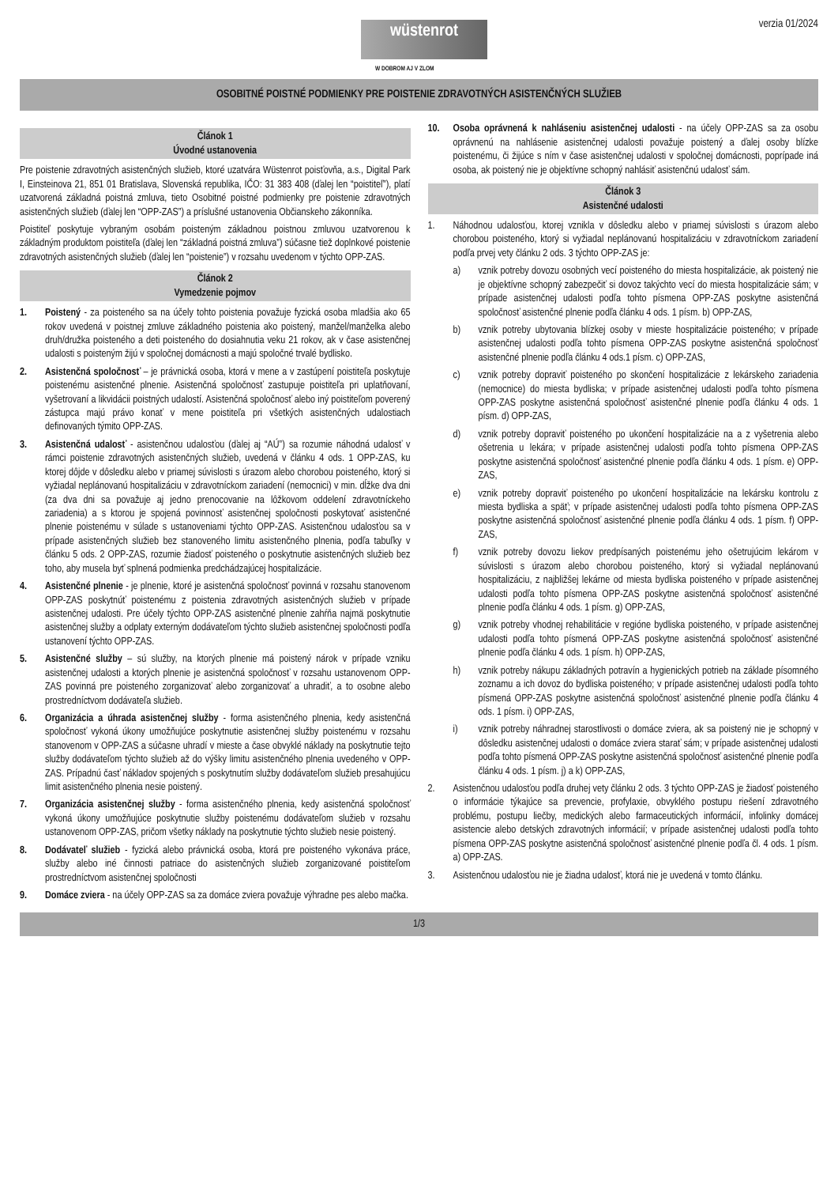wüstenrot
W DOBROM AJ V ZLOM
verzia 01/2024
OSOBITNÉ POISTNÉ PODMIENKY PRE POISTENIE ZDRAVOTNÝCH ASISTENČNÝCH SLUŽIEB
Článok 1
Úvodné ustanovenia
Pre poistenie zdravotných asistenčných služieb, ktoré uzatvára Wüstenrot poisťovňa, a.s., Digital Park I, Einsteinova 21, 851 01 Bratislava, Slovenská republika, IČO: 31 383 408 (ďalej len “poistiteľ”), platí uzatvorená základná poistná zmluva, tieto Osobitné poistné podmienky pre poistenie zdravotných asistenčných služieb (ďalej len “OPP-ZAS”) a príslušné ustanovenia Občianskeho zákonníka.
Poistiteľ poskytuje vybraným osobám poisteným základnou poistnou zmluvou uzatvorenou k základným produktom poistiteľa (ďalej len “základná poistná zmluva”) súčasne tiež doplnkové poistenie zdravotných asistenčných služieb (ďalej len “poistenie”) v rozsahu uvedenom v týchto OPP-ZAS.
Článok 2
Vymedzenie pojmov
1. Poistený - za poisteného sa na účely tohto poistenia považuje fyzická osoba mladšia ako 65 rokov uvedená v poistnej zmluve základného poistenia ako poistený, manžel/manželka alebo druh/družka poisteného a deti poisteného do dosiahnutia veku 21 rokov, ak v čase asistenčnej udalosti s poisteným žijú v spoločnej domácnosti a majú spoločné trvalé bydlisko.
2. Asistenčná spoločnosť – je právnická osoba, ktorá v mene a v zastúpení poistiteľa poskytuje poistenému asistenčné plnenie. Asistenčná spoločnosť zastupuje poistiteľa pri uplatňovaní, vyšetrovaní a likvidácii poistných udalostí. Asistenčná spoločnosť alebo iný poistiteľom poverený zástupca majú právo konať v mene poistiteľa pri všetkých asistenčných udalostiach definovaných týmito OPP-ZAS.
3. Asistenčná udalosť - asistenčnou udalosťou (ďalej aj “AÚ”) sa rozumie náhodná udalosť v rámci poistenie zdravotných asistenčných služieb, uvedená v článku 4 ods. 1 OPP-ZAS, ku ktorej dôjde v dôsledku alebo v priamej súvislosti s úrazom alebo chorobou poisteného, ktorý si vyžiadal neplánovanú hospitalizáciu v zdravotníckom zariadení (nemocnici) v min. dĺžke dva dni (za dva dni sa považuje aj jedno prenocovanie na lôžkovom oddelení zdravotníckeho zariadenia) a s ktorou je spojená povinnosť asistenčnej spoločnosti poskytovať asistenčné plnenie poistenému v súlade s ustanoveniami týchto OPP-ZAS. Asistenčnou udalosťou sa v prípade asistenčných služieb bez stanoveného limitu asistenčného plnenia, podľa tabuľky v článku 5 ods. 2 OPP-ZAS, rozumie žiadosť poisteného o poskytnutie asistenčných služieb bez toho, aby musela byť splnená podmienka predchádzajúcej hospitalizácie.
4. Asistenčné plnenie - je plnenie, ktoré je asistenčná spoločnosť povinná v rozsahu stanovenom OPP-ZAS poskytnúť poistenému z poistenia zdravotných asistenčných služieb v prípade asistenčnej udalosti. Pre účely týchto OPP-ZAS asistenčné plnenie zahŕňa najmä poskytnutie asistenčnej služby a odplaty externým dodávateľom týchto služieb asistenčnej spoločnosti podľa ustanovení týchto OPP-ZAS.
5. Asistenčné služby – sú služby, na ktorých plnenie má poistený nárok v prípade vzniku asistenčnej udalosti a ktorých plnenie je asistenčná spoločnosť v rozsahu ustanovenom OPP-ZAS povinná pre poisteného zorganizovať alebo zorganizovať a uhradiť, a to osobne alebo prostredníctvom dodávateľa služieb.
6. Organizácia a úhrada asistenčnej služby - forma asistenčného plnenia, kedy asistenčná spoločnosť vykoná úkony umožňujúce poskytnutie asistenčnej služby poistenému v rozsahu stanovenom v OPP-ZAS a súčasne uhradí v mieste a čase obvyklé náklady na poskytnutie tejto služby dodávateľom týchto služieb až do výšky limitu asistenčného plnenia uvedeného v OPP-ZAS. Prípadnú časť nákladov spojených s poskytnutím služby dodávateľom služieb presahujúcu limit asistenčného plnenia nesie poistený.
7. Organizácia asistenčnej služby - forma asistenčného plnenia, kedy asistenčná spoločnosť vykoná úkony umožňujúce poskytnutie služby poistenému dodávateľom služieb v rozsahu ustanovenom OPP-ZAS, pričom všetky náklady na poskytnutie týchto služieb nesie poistený.
8. Dodávateľ služieb - fyzická alebo právnická osoba, ktorá pre poisteného vykonáva práce, služby alebo iné činnosti patriace do asistenčných služieb zorganizované poistiteľom prostredníctvom asistenčnej spoločnosti
9. Domáce zviera - na účely OPP-ZAS sa za domáce zviera považuje výhradne pes alebo mačka.
10. Osoba oprávnená k nahláseniu asistenčnej udalosti - na účely OPP-ZAS sa za osobu oprávnenú na nahlásenie asistenčnej udalosti považuje poistený a ďalej osoby blízke poistenému, či žijúce s ním v čase asistenčnej udalosti v spoločnej domácnosti, poprípade iná osoba, ak poistený nie je objektívne schopný nahlásiť asistenčnú udalosť sám.
Článok 3
Asistenčné udalosti
1. Náhodnou udalosťou, ktorej vznikla v dôsledku alebo v priamej súvislosti s úrazom alebo chorobou poisteného, ktorý si vyžiadal neplánovanú hospitalizáciu v zdravotníckom zariadení podľa prvej vety článku 2 ods. 3 týchto OPP-ZAS je:
a) vznik potreby dovozu osobných vecí poisteného do miesta hospitalizácie, ak poistený nie je objektívne schopný zabezpečiť si dovoz takýchto vecí do miesta hospitalizácie sám; v prípade asistenčnej udalosti podľa tohto písmena OPP-ZAS poskytne asistenčná spoločnosť asistenčné plnenie podľa článku 4 ods. 1 písm. b) OPP-ZAS,
b) vznik potreby ubytovania blízkej osoby v mieste hospitalizácie poisteného; v prípade asistenčnej udalosti podľa tohto písmena OPP-ZAS poskytne asistenčná spoločnosť asistenčné plnenie podľa článku 4 ods.1 písm. c) OPP-ZAS,
c) vznik potreby dopraviť poisteného po skončení hospitalizácie z lekárskeho zariadenia (nemocnice) do miesta bydliska; v prípade asistenčnej udalosti podľa tohto písmena OPP-ZAS poskytne asistenčná spoločnosť asistenčné plnenie podľa článku 4 ods. 1 písm. d) OPP-ZAS,
d) vznik potreby dopraviť poisteného po ukončení hospitalizácie na a z vyšetrenia alebo ošetrenia u lekára; v prípade asistenčnej udalosti podľa tohto písmena OPP-ZAS poskytne asistenčná spoločnosť asistenčné plnenie podľa článku 4 ods. 1 písm. e) OPP-ZAS,
e) vznik potreby dopraviť poisteného po ukončení hospitalizácie na lekársku kontrolu z miesta bydliska a späť; v prípade asistenčnej udalosti podľa tohto písmena OPP-ZAS poskytne asistenčná spoločnosť asistenčné plnenie podľa článku 4 ods. 1 písm. f) OPP-ZAS,
f) vznik potreby dovozu liekov predpísaných poistenému jeho ošetrujúcim lekárom v súvislosti s úrazom alebo chorobou poisteného, ktorý si vyžiadal neplánovanú hospitalizáciu, z najbližšej lekárne od miesta bydliska poisteného v prípade asistenčnej udalosti podľa tohto písmena OPP-ZAS poskytne asistenčná spoločnosť asistenčné plnenie podľa článku 4 ods. 1 písm. g) OPP-ZAS,
g) vznik potreby vhodnej rehabilitácie v regióne bydliska poisteného, v prípade asistenčnej udalosti podľa tohto písmená OPP-ZAS poskytne asistenčná spoločnosť asistenčné plnenie podľa článku 4 ods. 1 písm. h) OPP-ZAS,
h) vznik potreby nákupu základných potravín a hygienických potrieb na základe písomného zoznamu a ich dovoz do bydliska poisteného; v prípade asistenčnej udalosti podľa tohto písmená OPP-ZAS poskytne asistenčná spoločnosť asistenčné plnenie podľa článku 4 ods. 1 písm. i) OPP-ZAS,
i) vznik potreby náhradnej starostlivosti o domáce zviera, ak sa poistený nie je schopný v dôsledku asistenčnej udalosti o domáce zviera starať sám; v prípade asistenčnej udalosti podľa tohto písmená OPP-ZAS poskytne asistenčná spoločnosť asistenčné plnenie podľa článku 4 ods. 1 písm. j) a k) OPP-ZAS,
2. Asistenčnou udalosťou podľa druhej vety článku 2 ods. 3 týchto OPP-ZAS je žiadosť poisteného o informácie týkajúce sa prevencie, profylaxie, obvyklého postupu riešení zdravotného problému, postupu liečby, medických alebo farmaceutických informácií, infolinky domácej asistencie alebo detských zdravotných informácií; v prípade asistenčnej udalosti podľa tohto písmena OPP-ZAS poskytne asistenčná spoločnosť asistenčné plnenie podľa čl. 4 ods. 1 písm. a) OPP-ZAS.
3. Asistenčnou udalosťou nie je žiadna udalosť, ktorá nie je uvedená v tomto článku.
1/3